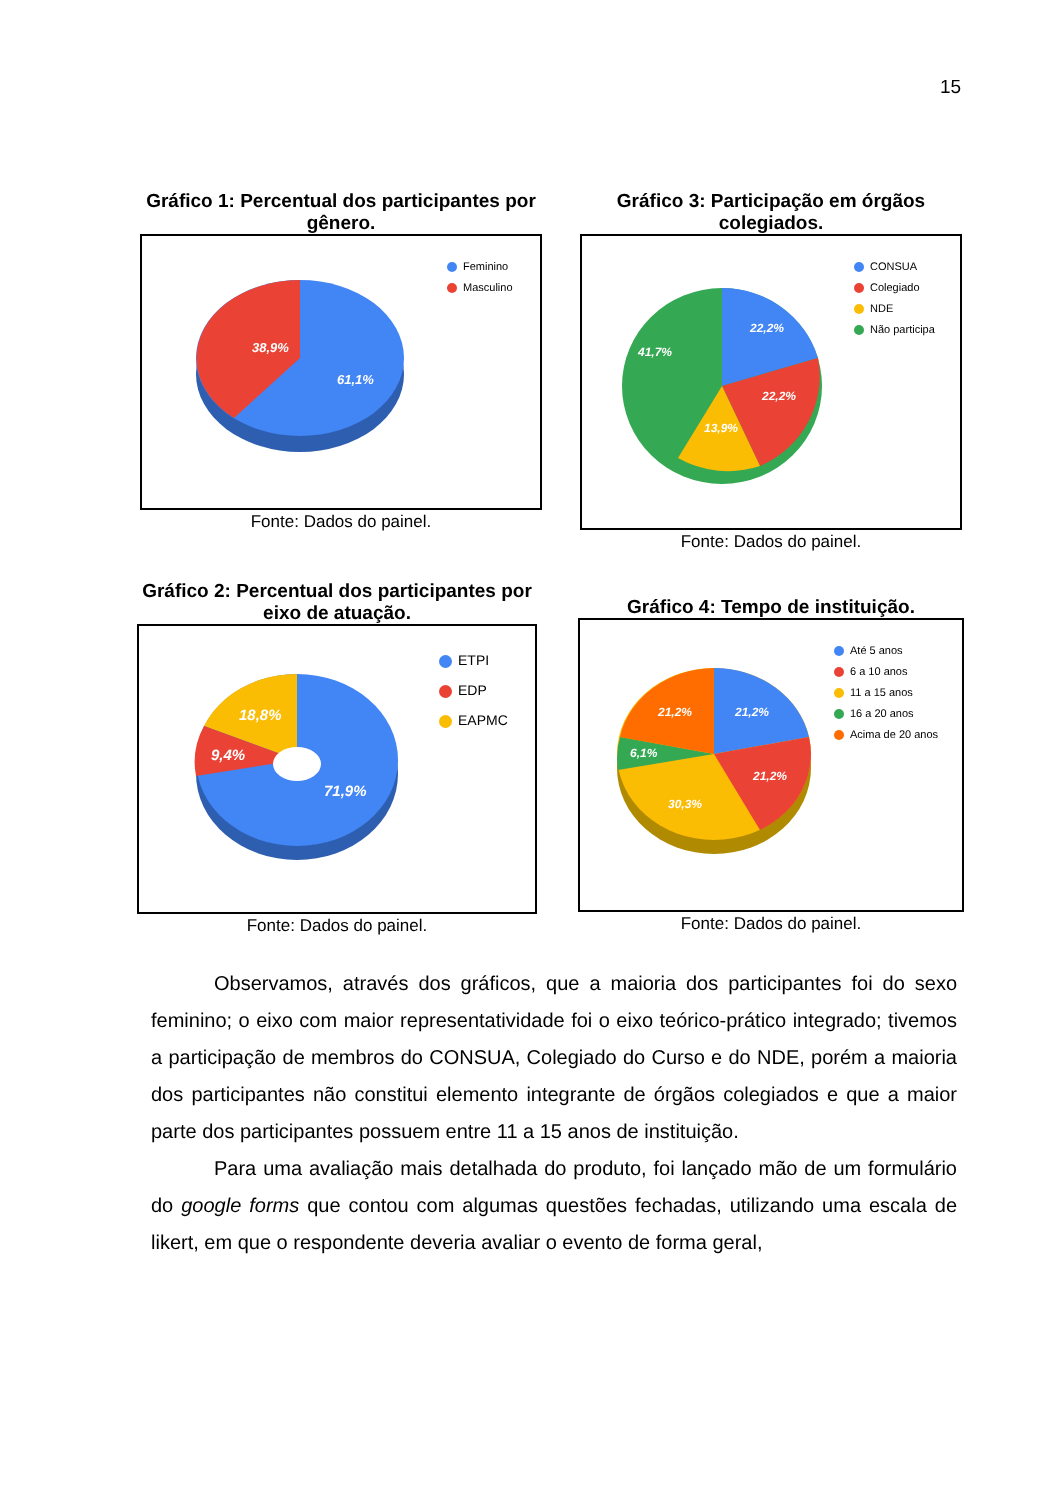15
Gráfico 1: Percentual dos participantes por gênero.
38,9%
61,1%
Feminino
Masculino
Fonte: Dados do painel.
Gráfico 3: Participação em órgãos colegiados.
22,2%
22,2%
13,9%
41,7%
CONSUA
Colegiado
NDE
Não participa
Fonte: Dados do painel.
Gráfico 2: Percentual dos participantes por eixo de atuação.
18,8%
9,4%
71,9%
ETPI
EDP
EAPMC
Fonte: Dados do painel.
Gráfico 4: Tempo de instituição.
21,2%
21,2%
6,1%
21,2%
30,3%
Até 5 anos
6 a 10 anos
11 a 15 anos
16 a 20 anos
Acima de 20 anos
Fonte: Dados do painel.
Observamos, através dos gráficos, que a maioria dos participantes foi do sexo feminino; o eixo com maior representatividade foi o eixo teórico-prático integrado; tivemos a participação de membros do CONSUA, Colegiado do Curso e do NDE, porém a maioria dos participantes não constitui elemento integrante de órgãos colegiados e que a maior parte dos participantes possuem entre 11 a 15 anos de instituição.
Para uma avaliação mais detalhada do produto, foi lançado mão de um formulário do google forms que contou com algumas questões fechadas, utilizando uma escala de likert, em que o respondente deveria avaliar o evento de forma geral,